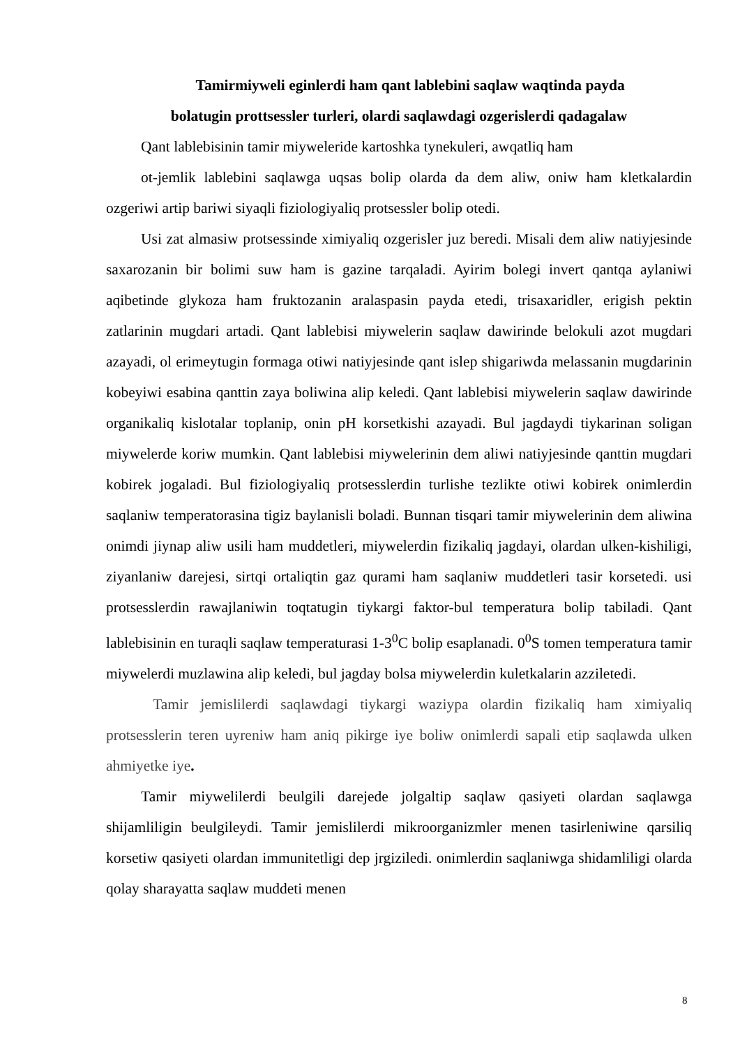Tamirmiyweli eginlerdi ham qant lablebini saqlaw waqtinda payda
bolatugin prottsessler turleri, olardi saqlawdagi ozgerislerdi qadagalaw
Qant lablebisinin tamir miyweleride kartoshka tynekuleri, awqatliq ham
ot-jemlik lablebini saqlawga uqsas bolip olarda da dem aliw, oniw ham kletkalardin ozgeriwi artip bariwi siyaqli fiziologiyaliq protsessler bolip otedi.
Usi zat almasiw protsessinde ximiyaliq ozgerisler juz beredi. Misali dem aliw natiyjesinde saxarozanin bir bolimi suw ham is gazine tarqaladi. Ayirim bolegi invert qantqa aylaniwi aqibetinde glykoza ham fruktozanin aralaspasin payda etedi, trisaxaridler, erigish pektin zatlarinin mugdari artadi. Qant lablebisi miywelerin saqlaw dawirinde belokuli azot mugdari azayadi, ol erimeytugin formaga otiwi natiyjesinde qant islep shigariwda melassanin mugdarinin kobeyiwi esabina qanttin zaya boliwina alip keledi. Qant lablebisi miywelerin saqlaw dawirinde organikaliq kislotalar toplanip, onin pH korsetkishi azayadi. Bul jagdaydi tiykarinan soligan miywelerde koriw mumkin. Qant lablebisi miywelerinin dem aliwi natiyjesinde qanttin mugdari kobirek jogaladi. Bul fiziologiyaliq protsesslerdin turlishe tezlikte otiwi kobirek onimlerdin saqlaniw temperatorasina tigiz baylanisli boladi. Bunnan tisqari tamir miywelerinin dem aliwina onimdi jiynap aliw usili ham muddetleri, miywelerdin fizikaliq jagdayi, olardan ulken-kishiligi, ziyanlaniw darejesi, sirtqi ortaliqtin gaz qurami ham saqlaniw muddetleri tasir korsetedi. usi protsesslerdin rawajlaniwin toqtatugin tiykargi faktor-bul temperatura bolip tabiladi. Qant lablebisinin en turaqli saqlaw temperaturasi 1-3<sup>0</sup>C bolip esaplanadi. 0<sup>0</sup>S tomen temperatura tamir miywelerdi muzlawina alip keledi, bul jagday bolsa miywelerdin kuletkalarin azziletedi.
Tamir jemislilerdi saqlawdagi tiykargi waziypa olardin fizikaliq ham ximiyaliq protsesslerin teren uyreniw ham aniq pikirge iye boliw onimlerdi sapali etip saqlawda ulken ahmiyetke iye.
Tamir miywelilerdi beulgili darejede jolgaltip saqlaw qasiyeti olardan saqlawga shijamliligin beulgileydi. Tamir jemislilerdi mikroorganizmler menen tasirleniwine qarsiliq korsetiw qasiyeti olardan immunitetligi dep jrgiziledi. onimlerdin saqlaniwga shidamliligi olarda qolay sharayatta saqlaw muddeti menen
8